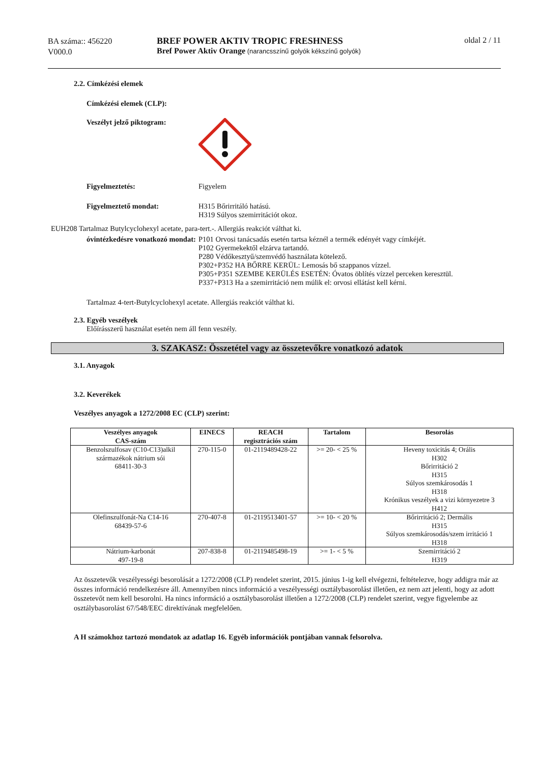BA száma:: 456220
V000.0
BREF POWER AKTIV TROPIC FRESHNESS
Bref Power Aktiv Orange (narancsszínű golyók kékszínű golyók)
oldal 2 / 11
2.2. Címkézési elemek
Címkézési elemek (CLP):
Veszélyt jelző piktogram:
Figyelmeztetés: Figyelem
Figyelmeztető mondat: H315 Bőrirritáló hatású.
H319 Súlyos szemirritációt okoz.
EUH208 Tartalmaz Butylcyclohexyl acetate, para-tert.-. Allergiás reakciót válthat ki.
óvintézkedésre vonatkozó mondat:
P101 Orvosi tanácsadás esetén tartsa kéznél a termék edényét vagy címkéjét.
P102 Gyermekektől elzárva tartandó.
P280 Védőkesztyű/szemvédő használata kötelező.
P302+P352 HA BŐRRE KERÜL: Lemosás bő szappanos vízzel.
P305+P351 SZEMBE KERÜLÉS ESETÉN: Óvatos öblítés vízzel perceken keresztül.
P337+P313 Ha a szemirritáció nem múlik el: orvosi ellátást kell kérni.
Tartalmaz 4-tert-Butylcyclohexyl acetate. Allergiás reakciót válthat ki.
2.3. Egyéb veszélyek
Előírásszerű használat esetén nem áll fenn veszély.
3. SZAKASZ: Összetétel vagy az összetevőkre vonatkozó adatok
3.1. Anyagok
3.2. Keverékek
Veszélyes anyagok a 1272/2008 EC (CLP) szerint:
| Veszélyes anyagok CAS-szám | EINECS | REACH regisztrációs szám | Tartalom | Besorolás |
| --- | --- | --- | --- | --- |
| Benzolszulfosav (C10-C13)alkil származékok nátrium sói 68411-30-3 | 270-115-0 | 01-2119489428-22 | >= 20- < 25 % | Heveny toxicitás 4; Orális H302 Bőrirritáció 2 H315 Súlyos szemkárosodás 1 H318 Krónikus veszélyek a vizi környezetre 3 H412 |
| Olefinszulfonát-Na C14-16 68439-57-6 | 270-407-8 | 01-2119513401-57 | >= 10- < 20 % | Bőrirritáció 2; Dermális H315 Súlyos szemkárosodás/szem irritáció 1 H318 |
| Nátrium-karbonát 497-19-8 | 207-838-8 | 01-2119485498-19 | >= 1- < 5 % | Szemirritáció 2 H319 |
Az összetevők veszélyességi besorolását a 1272/2008 (CLP) rendelet szerint, 2015. június 1-ig kell elvégezni, feltételezve, hogy addigra már az összes információ rendelkezésre áll. Amennyiben nincs információ a veszélyességi osztálybasorolást illetően, ez nem azt jelenti, hogy az adott összetevőt nem kell besorolni. Ha nincs információ a osztálybasorolást illetően a 1272/2008 (CLP) rendelet szerint, vegye figyelembe az osztálybasorolást 67/548/EEC direktívának megfelelően.
A H számokhoz tartozó mondatok az adatlap 16. Egyéb információk pontjában vannak felsorolva.